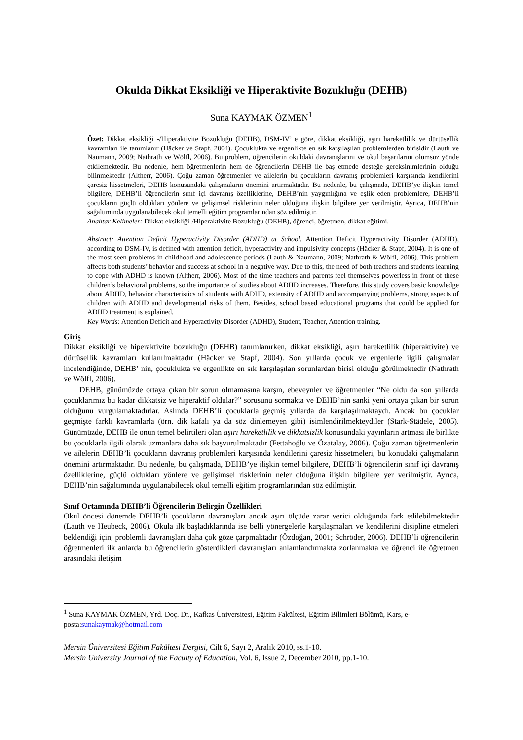Okulda Dikkat Eksikliği ve Hiperaktivite Bozukluğu (DEHB)
Suna KAYMAK ÖZMEN<sup>1</sup>
Özet: Dikkat eksikliği -/Hiperaktivite Bozukluğu (DEHB), DSM-IV’ e göre, dikkat eksikliği, aşırı hareketlilik ve dürtüsellik kavramları ile tanımlanır (Häcker ve Stapf, 2004). Çocuklukta ve ergenlikte en sık karşılaşılan problemlerden birisidir (Lauth ve Naumann, 2009; Nathrath ve Wölfl, 2006). Bu problem, öğrencilerin okuldaki davranışlarını ve okul başarılarını olumsuz yönde etkilemektedir. Bu nedenle, hem öğretmenlerin hem de öğrencilerin DEHB ile baş etmede desteğe gereksinimlerinin olduğu bilinmektedir (Altherr, 2006). Çoğu zaman öğretmenler ve ailelerin bu çocukların davranış problemleri karşısında kendilerini çaresiz hissetmeleri, DEHB konusundaki çalışmaların önemini artırmaktadır. Bu nedenle, bu çalışmada, DEHB’ye ilişkin temel bilgilere, DEHB’li öğrencilerin sınıf içi davranış özelliklerine, DEHB’nin yaygınlığına ve eşlik eden problemlere, DEHB’li çocukların güçlü oldukları yönlere ve gelişimsel risklerinin neler olduğuna ilişkin bilgilere yer verilmiştir. Ayrıca, DEHB’nin sağaltımında uygulanabilecek okul temelli eğitim programlarından söz edilmiştir.
Anahtar Kelimeler: Dikkat eksikliği-/Hiperaktivite Bozukluğu (DEHB), öğrenci, öğretmen, dikkat eğitimi.
Abstract: Attention Deficit Hyperactivity Disorder (ADHD) at School. Attention Deficit Hyperactivity Disorder (ADHD), according to DSM-IV, is defined with attention deficit, hyperactivity and impulsivity concepts (Häcker & Stapf, 2004). It is one of the most seen problems in childhood and adolescence periods (Lauth & Naumann, 2009; Nathrath & Wölfl, 2006). This problem affects both students’ behavior and success at school in a negative way. Due to this, the need of both teachers and students learning to cope with ADHD is known (Altherr, 2006). Most of the time teachers and parents feel themselves powerless in front of these children’s behavioral problems, so the importance of studies about ADHD increases. Therefore, this study covers basic knowledge about ADHD, behavior characteristics of students with ADHD, extensity of ADHD and accompanying problems, strong aspects of children with ADHD and developmental risks of them. Besides, school based educational programs that could be applied for ADHD treatment is explained.
Key Words: Attention Deficit and Hyperactivity Disorder (ADHD), Student, Teacher, Attention training.
Giriş
Dikkat eksikliği ve hiperaktivite bozukluğu (DEHB) tanımlanırken, dikkat eksikliği, aşırı hareketlilik (hiperaktivite) ve dürtüsellik kavramları kullanılmaktadır (Häcker ve Stapf, 2004). Son yıllarda çocuk ve ergenlerle ilgili çalışmalar incelendiğinde, DEHB’ nin, çocuklukta ve ergenlikte en sık karşılaşılan sorunlardan birisi olduğu görülmektedir (Nathrath ve Wölfl, 2006).
DEHB, günümüzde ortaya çıkan bir sorun olmamasına karşın, ebeveynler ve öğretmenler “Ne oldu da son yıllarda çocuklarımız bu kadar dikkatsiz ve hiperaktif oldular?” sorusunu sormakta ve DEHB’nin sanki yeni ortaya çıkan bir sorun olduğunu vurgulamaktadırlar. Aslında DEHB’li çocuklarla geçmiş yıllarda da karşılaşılmaktaydı. Ancak bu çocuklar geçmişte farklı kavramlarla (örn. dik kafalı ya da söz dinlemeyen gibi) isimlendirilmekteydiler (Stark-Städele, 2005). Günümüzde, DEHB ile onun temel belirtileri olan aşırı hareketlilik ve dikkatsizlik konusundaki yayınların artması ile birlikte bu çocuklarla ilgili olarak uzmanlara daha sık başvurulmaktadır (Fettahoğlu ve Özatalay, 2006). Çoğu zaman öğretmenlerin ve ailelerin DEHB’li çocukların davranış problemleri karşısında kendilerini çaresiz hissetmeleri, bu konudaki çalışmaların önemini artırmaktadır. Bu nedenle, bu çalışmada, DEHB’ye ilişkin temel bilgilere, DEHB’li öğrencilerin sınıf içi davranış özelliklerine, güçlü oldukları yönlere ve gelişimsel risklerinin neler olduğuna ilişkin bilgilere yer verilmiştir. Ayrıca, DEHB’nin sağaltımında uygulanabilecek okul temelli eğitim programlarından söz edilmiştir.
Sınıf Ortamında DEHB’li Öğrencilerin Belirgin Özellikleri
Okul öncesi dönemde DEHB’li çocukların davranışları ancak aşırı ölçüde zarar verici olduğunda fark edilebilmektedir (Lauth ve Heubeck, 2006). Okula ilk başladıklarında ise belli yönergelerle karşılaşmaları ve kendilerini disipline etmeleri beklendiği için, problemli davranışları daha çok göze çarpmaktadır (Özdoğan, 2001; Schröder, 2006). DEHB’li öğrencilerin öğretmenleri ilk anlarda bu öğrencilerin gösterdikleri davranışları anlamlandırmakta zorlanmakta ve öğrenci ile öğretmen arasındaki iletişim
<sup>1</sup> Suna KAYMAK ÖZMEN, Yrd. Doç. Dr., Kafkas Üniversitesi, Eğitim Fakültesi, Eğitim Bilimleri Bölümü, Kars, e-posta:sunakaymak@hotmail.com
Mersin Üniversitesi Eğitim Fakültesi Dergisi, Cilt 6, Sayı 2, Aralık 2010, ss.1-10.
Mersin University Journal of the Faculty of Education, Vol. 6, Issue 2, December 2010, pp.1-10.